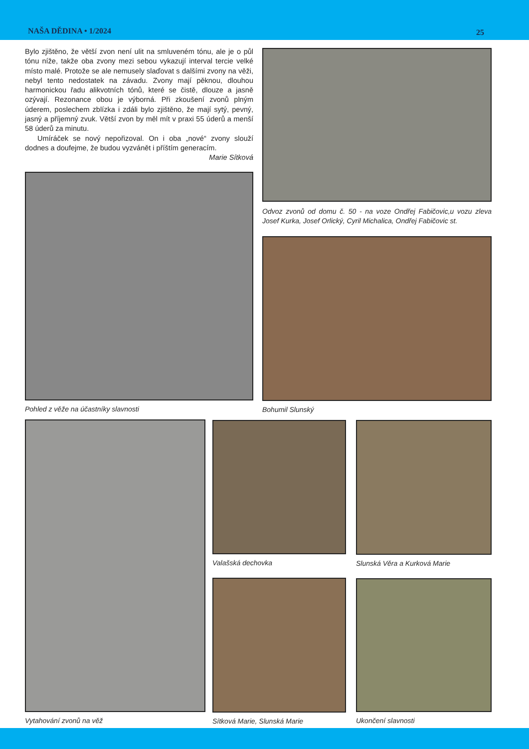NAŠA DĚDINA • 1/2024 25
Bylo zjištěno, že větší zvon není ulit na smluveném tónu, ale je o půl tónu níže, takže oba zvony mezi sebou vykazují interval tercie velké místo malé. Protože se ale nemusely slaďovat s dalšími zvony na věži, nebyl tento nedostatek na závadu. Zvony mají pěknou, dlouhou harmonickou řadu alikvotních tónů, které se čistě, dlouze a jasně ozývají. Rezonance obou je výborná. Při zkoušení zvonů plným úderem, poslechem zblízka i zdáli bylo zjištěno, že mají sytý, pevný, jasný a příjemný zvuk. Větší zvon by měl mít v praxi 55 úderů a menší 58 úderů za minutu.
Umíráček se nový nepořizoval. On i oba „nové“ zvony slouží dodnes a doufejme, že budou vyzvánět i příštím generacím.
Marie Sítková
Pohled z věže na účastníky slavnosti
Odvoz zvonů od domu č. 50 - na voze Ondřej Fabičovic,u vozu zleva Josef Kurka, Josef Orlický, Cyril Michalica, Ondřej Fabičovic st.
Bohumil Slunský
Vytahování zvonů na věž
Valašská dechovka
Sítková Marie, Slunská Marie
Slunská Věra a Kurková Marie
Ukončení slavnosti